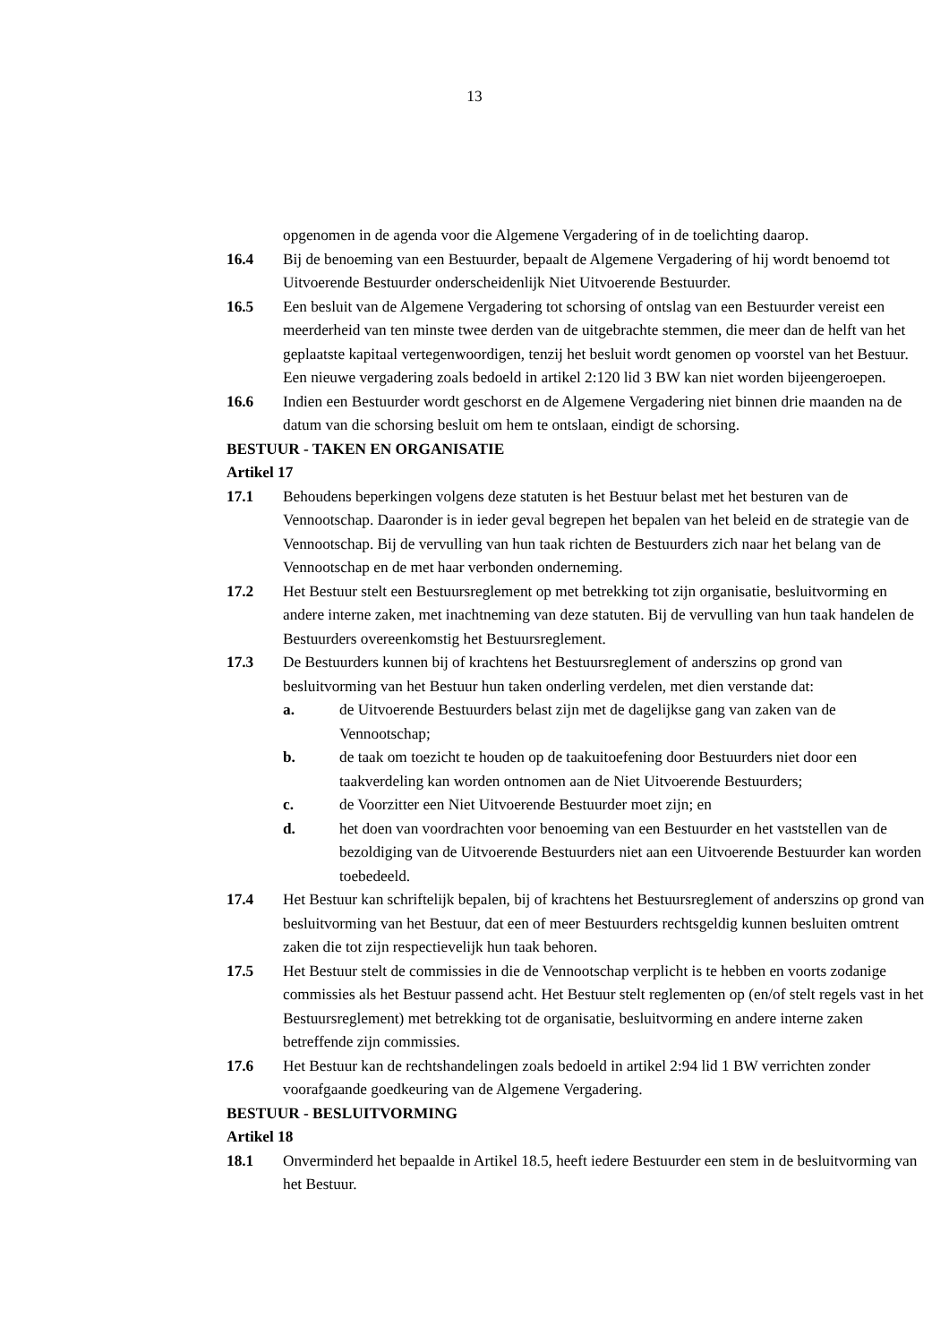13
opgenomen in de agenda voor die Algemene Vergadering of in de toelichting daarop.
16.4 Bij de benoeming van een Bestuurder, bepaalt de Algemene Vergadering of hij wordt benoemd tot Uitvoerende Bestuurder onderscheidenlijk Niet Uitvoerende Bestuurder.
16.5 Een besluit van de Algemene Vergadering tot schorsing of ontslag van een Bestuurder vereist een meerderheid van ten minste twee derden van de uitgebrachte stemmen, die meer dan de helft van het geplaatste kapitaal vertegenwoordigen, tenzij het besluit wordt genomen op voorstel van het Bestuur. Een nieuwe vergadering zoals bedoeld in artikel 2:120 lid 3 BW kan niet worden bijeengeroepen.
16.6 Indien een Bestuurder wordt geschorst en de Algemene Vergadering niet binnen drie maanden na de datum van die schorsing besluit om hem te ontslaan, eindigt de schorsing.
BESTUUR - TAKEN EN ORGANISATIE
Artikel 17
17.1 Behoudens beperkingen volgens deze statuten is het Bestuur belast met het besturen van de Vennootschap. Daaronder is in ieder geval begrepen het bepalen van het beleid en de strategie van de Vennootschap. Bij de vervulling van hun taak richten de Bestuurders zich naar het belang van de Vennootschap en de met haar verbonden onderneming.
17.2 Het Bestuur stelt een Bestuursreglement op met betrekking tot zijn organisatie, besluitvorming en andere interne zaken, met inachtneming van deze statuten. Bij de vervulling van hun taak handelen de Bestuurders overeenkomstig het Bestuursreglement.
17.3 De Bestuurders kunnen bij of krachtens het Bestuursreglement of anderszins op grond van besluitvorming van het Bestuur hun taken onderling verdelen, met dien verstande dat:
a. de Uitvoerende Bestuurders belast zijn met de dagelijkse gang van zaken van de Vennootschap;
b. de taak om toezicht te houden op de taakuitoefening door Bestuurders niet door een taakverdeling kan worden ontnomen aan de Niet Uitvoerende Bestuurders;
c. de Voorzitter een Niet Uitvoerende Bestuurder moet zijn; en
d. het doen van voordrachten voor benoeming van een Bestuurder en het vaststellen van de bezoldiging van de Uitvoerende Bestuurders niet aan een Uitvoerende Bestuurder kan worden toebedeeld.
17.4 Het Bestuur kan schriftelijk bepalen, bij of krachtens het Bestuursreglement of anderszins op grond van besluitvorming van het Bestuur, dat een of meer Bestuurders rechtsgeldig kunnen besluiten omtrent zaken die tot zijn respectievelijk hun taak behoren.
17.5 Het Bestuur stelt de commissies in die de Vennootschap verplicht is te hebben en voorts zodanige commissies als het Bestuur passend acht. Het Bestuur stelt reglementen op (en/of stelt regels vast in het Bestuursreglement) met betrekking tot de organisatie, besluitvorming en andere interne zaken betreffende zijn commissies.
17.6 Het Bestuur kan de rechtshandelingen zoals bedoeld in artikel 2:94 lid 1 BW verrichten zonder voorafgaande goedkeuring van de Algemene Vergadering.
BESTUUR - BESLUITVORMING
Artikel 18
18.1 Onverminderd het bepaalde in Artikel 18.5, heeft iedere Bestuurder een stem in de besluitvorming van het Bestuur.